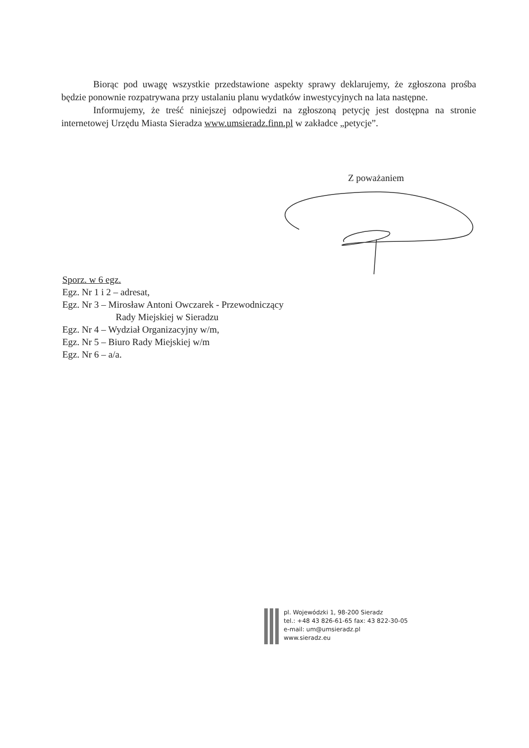Biorąc pod uwagę wszystkie przedstawione aspekty sprawy deklarujemy, że zgłoszona prośba będzie ponownie rozpatrywana przy ustalaniu planu wydatków inwestycyjnych na lata następne.
Informujemy, że treść niniejszej odpowiedzi na zgłoszoną petycję jest dostępna na stronie internetowej Urzędu Miasta Sieradza www.umsieradz.finn.pl w zakładce „petycje”.
Z poważaniem
Sporz. w 6 egz.
Egz. Nr 1 i 2 – adresat,
Egz. Nr 3 – Mirosław Antoni Owczarek - Przewodniczący
Rady Miejskiej w Sieradzu
Egz. Nr 4 – Wydział Organizacyjny w/m,
Egz. Nr 5 – Biuro Rady Miejskiej w/m
Egz. Nr 6 – a/a.
pl. Wojewódzki 1, 98-200 Sieradz
tel.: +48 43 826-61-65 fax: 43 822-30-05
e-mail: um@umsieradz.pl
www.sieradz.eu